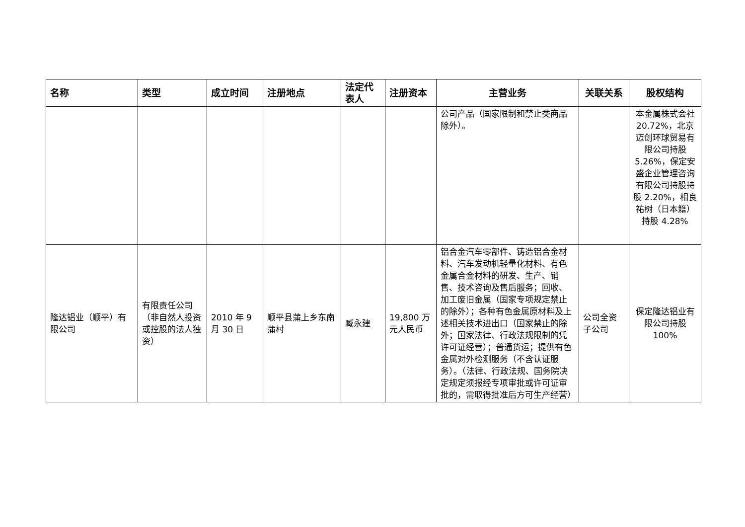| 名称 | 类型 | 成立时间 | 注册地点 | 法定代表人 | 注册资本 | 主营业务 | 关联关系 | 股权结构 |
| --- | --- | --- | --- | --- | --- | --- | --- | --- |
| | | | | | | 公司产品（国家限制和禁止类商品除外）。 | | 本金属株式会社 20.72%，北京迈创环球贸易有限公司持股 5.26%，保定安盛企业管理咨询有限公司持股持股 2.20%，相良祐树（日本籍）持股 4.28% |
| 隆达铝业（顺平）有限公司 | 有限责任公司（非自然人投资或控股的法人独资） | 2010 年 9 月 30 日 | 顺平县蒲上乡东南蒲村 | 臧永建 | 19,800 万元人民币 | 铝合金汽车零部件、铸造铝合金材料、汽车发动机轻量化材料、有色金属合金材料的研发、生产、销售、技术咨询及售后服务；回收、加工废旧金属（国家专项规定禁止的除外）；各种有色金属原材料及上述相关技术进出口（国家禁止的除外；国家法律、行政法规限制的凭许可证经营）；普通货运；提供有色金属对外检测服务（不含认证服务）。（法律、行政法规、国务院决定规定须报经专项审批或许可证审批的，需取得批准后方可生产经营） | 公司全资子公司 | 保定隆达铝业有限公司持股 100% |